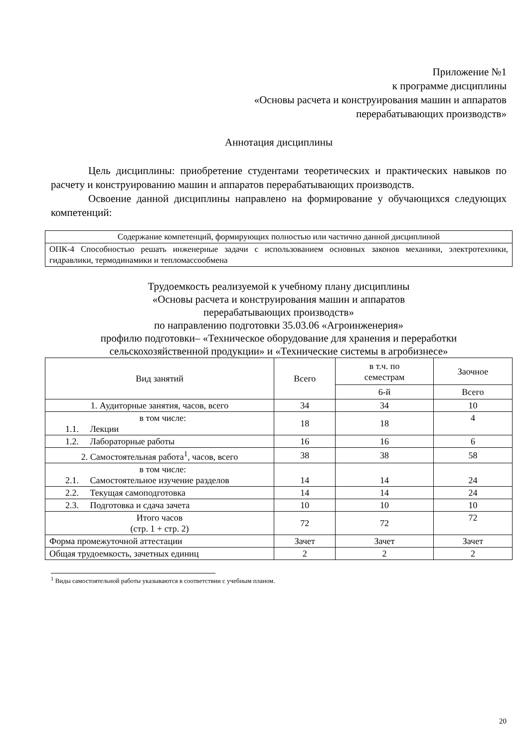Приложение №1
к программе дисциплины
«Основы расчета и конструирования машин и аппаратов
перерабатывающих производств»
Аннотация дисциплины
Цель дисциплины: приобретение студентами теоретических и практических навыков по расчету и конструированию машин и аппаратов перерабатывающих производств.
Освоение данной дисциплины направлено на формирование у обучающихся следующих компетенций:
| Содержание компетенций, формирующих полностью или частично данной дисциплиной |
| ОПК-4 Способностью решать инженерные задачи с использованием основных законов механики, электротехники, гидравлики, термодинамики и тепломассообмена |
Трудоемкость реализуемой к учебному плану дисциплины
«Основы расчета и конструирования машин и аппаратов
перерабатывающих производств»
по направлению подготовки 35.03.06 «Агроинженерия»
профилю подготовки– «Техническое оборудование для хранения и переработки сельскохозяйственной продукции» и «Технические системы в агробизнесе»
| Вид занятий | Всего | в т.ч. по семестрам | Заочное |
| --- | --- | --- | --- |
| | | 6-й | Всего |
| 1. Аудиторные занятия, часов, всего | 34 | 34 | 10 |
| в том числе: 1.1. Лекции | 18 | 18 | 4 |
| 1.2. Лабораторные работы | 16 | 16 | 6 |
| 2. Самостоятельная работа<sup>1</sup>, часов, всего | 38 | 38 | 58 |
| в том числе: 2.1. Самостоятельное изучение разделов | 14 | 14 | 24 |
| 2.2. Текущая самоподготовка | 14 | 14 | 24 |
| 2.3. Подготовка и сдача зачета | 10 | 10 | 10 |
| Итого часов (стр. 1 + стр. 2) | 72 | 72 | 72 |
| Форма промежуточной аттестации | Зачет | Зачет | Зачет |
| Общая трудоемкость, зачетных единиц | 2 | 2 | 2 |
<sup>1</sup> Виды самостоятельной работы указываются в соответствии с учебным планом.
20